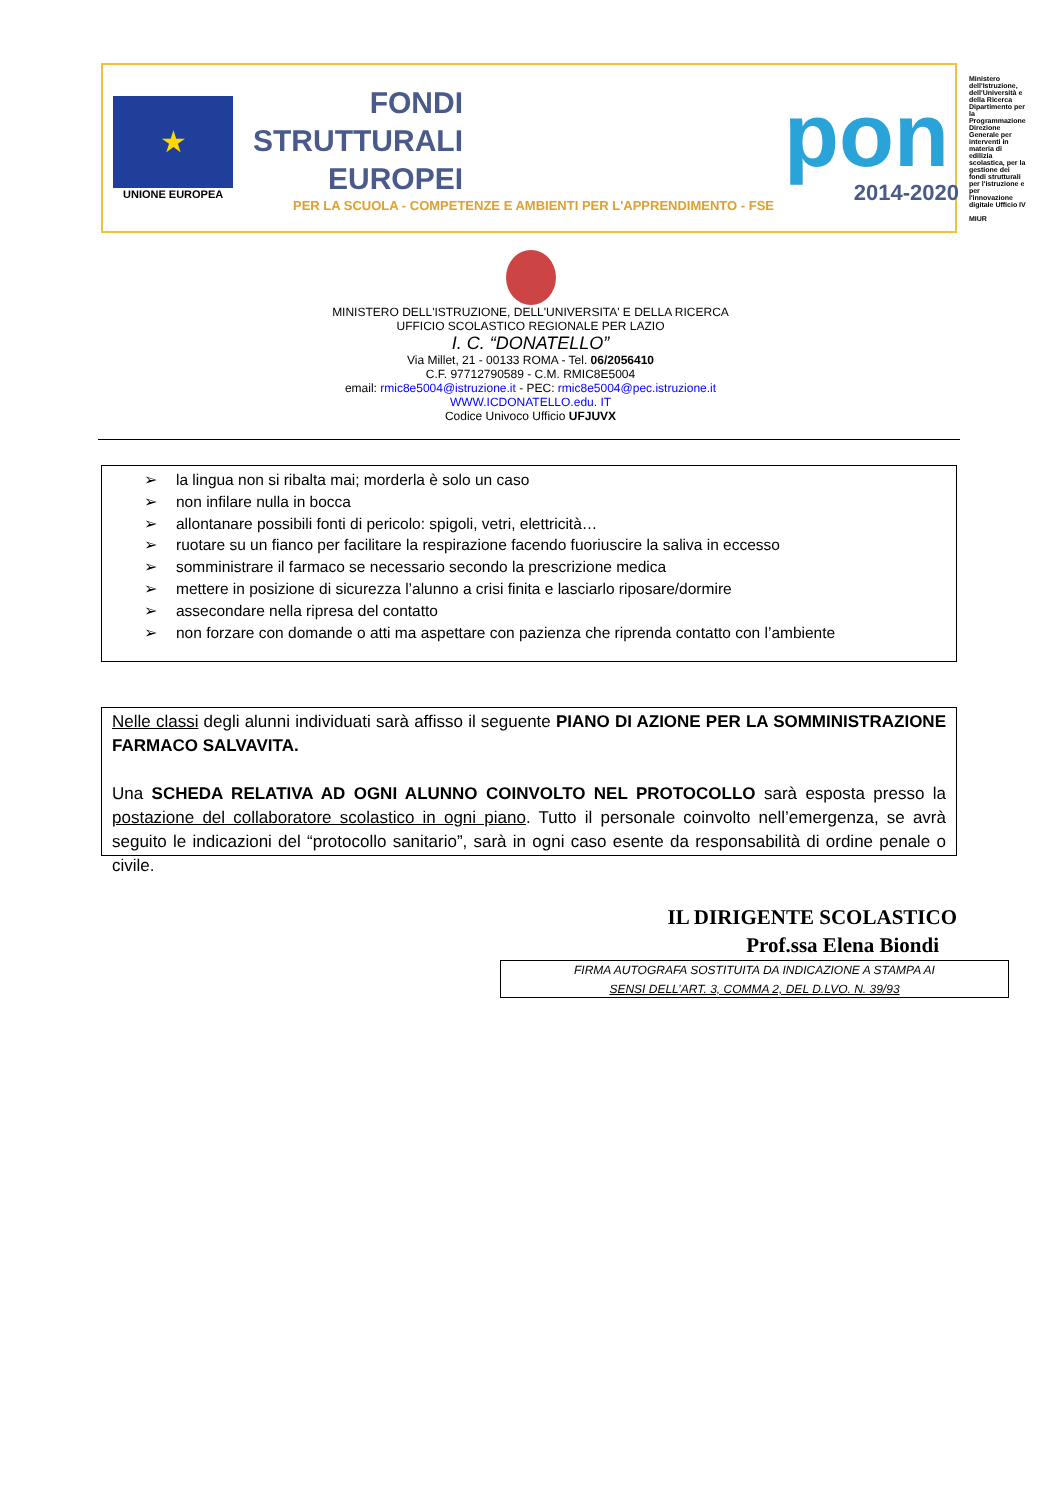★
UNIONE EUROPEA
FONDI
STRUTTURALI
EUROPEI
PER LA SCUOLA - COMPETENZE E AMBIENTI PER L'APPRENDIMENTO - FSE
pon
2014-2020
Ministero dell'Istruzione, dell'Università e della Ricerca Dipartimento per la Programmazione Direzione Generale per interventi in materia di edilizia scolastica, per la gestione dei fondi strutturali per l'istruzione e per l'innovazione digitale Ufficio IV
MIUR
MINISTERO DELL'ISTRUZIONE, DELL'UNIVERSITA' E DELLA RICERCA
UFFICIO SCOLASTICO REGIONALE PER LAZIO
I. C. “DONATELLO”
Via Millet, 21 - 00133 ROMA - Tel. 06/2056410
C.F. 97712790589 - C.M. RMIC8E5004
email: rmic8e5004@istruzione.it - PEC: rmic8e5004@pec.istruzione.it
WWW.ICDONATELLO.edu. IT
Codice Univoco Ufficio UFJUVX
➢ la lingua non si ribalta mai; morderla è solo un caso
➢ non infilare nulla in bocca
➢ allontanare possibili fonti di pericolo: spigoli, vetri, elettricità…
➢ ruotare su un fianco per facilitare la respirazione facendo fuoriuscire la saliva in eccesso
➢ somministrare il farmaco se necessario secondo la prescrizione medica
➢ mettere in posizione di sicurezza l’alunno a crisi finita e lasciarlo riposare/dormire
➢ assecondare nella ripresa del contatto
➢ non forzare con domande o atti ma aspettare con pazienza che riprenda contatto con l’ambiente
Nelle classi degli alunni individuati sarà affisso il seguente PIANO DI AZIONE PER LA SOMMINISTRAZIONE FARMACO SALVAVITA.
Una SCHEDA RELATIVA AD OGNI ALUNNO COINVOLTO NEL PROTOCOLLO sarà esposta presso la postazione del collaboratore scolastico in ogni piano. Tutto il personale coinvolto nell’emergenza, se avrà seguito le indicazioni del “protocollo sanitario”, sarà in ogni caso esente da responsabilità di ordine penale o civile.
IL DIRIGENTE SCOLASTICO
Prof.ssa Elena Biondi
FIRMA AUTOGRAFA SOSTITUITA DA INDICAZIONE A STAMPA AI
SENSI DELL’ART. 3, COMMA 2, DEL D.LVO. N. 39/93